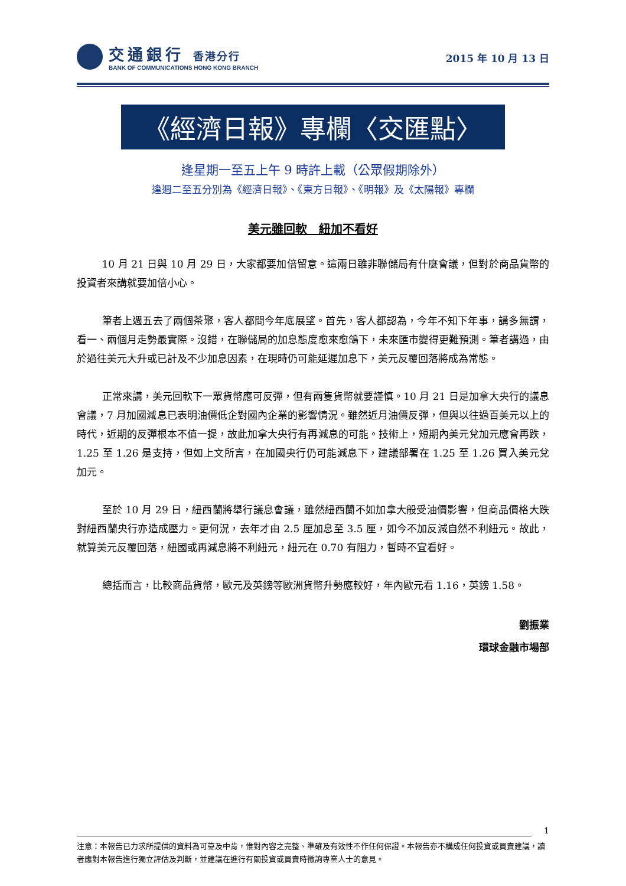交通銀行 香港分行
BANK OF COMMUNICATIONS HONG KONG BRANCH
2015 年 10 月 13 日
《經濟日報》專欄〈交匯點〉
逢星期一至五上午 9 時許上載（公眾假期除外）
逢週二至五分別為《經濟日報》、《東方日報》、《明報》及《太陽報》專欄
美元雖回軟　紐加不看好
10 月 21 日與 10 月 29 日，大家都要加倍留意。這兩日雖非聯儲局有什麼會議，但對於商品貨幣的投資者來講就要加倍小心。
筆者上週五去了兩個茶聚，客人都問今年底展望。首先，客人都認為，今年不知下年事，講多無謂，看一、兩個月走勢最實際。沒錯，在聯儲局的加息態度愈來愈鴿下，未來匯市變得更難預測。筆者講過，由於過往美元大升或已計及不少加息因素，在現時仍可能延遲加息下，美元反覆回落將成為常態。
正常來講，美元回軟下一眾貨幣應可反彈，但有兩隻貨幣就要謹慎。10 月 21 日是加拿大央行的議息會議，7 月加國減息已表明油價低企對國內企業的影響情況。雖然近月油價反彈，但與以往過百美元以上的時代，近期的反彈根本不值一提，故此加拿大央行有再減息的可能。技術上，短期內美元兌加元應會再跌，1.25 至 1.26 是支持，但如上文所言，在加國央行仍可能減息下，建議部署在 1.25 至 1.26 買入美元兌加元。
至於 10 月 29 日，紐西蘭將舉行議息會議，雖然紐西蘭不如加拿大般受油價影響，但商品價格大跌對紐西蘭央行亦造成壓力。更何況，去年才由 2.5 厘加息至 3.5 厘，如今不加反減自然不利紐元。故此，就算美元反覆回落，紐國或再減息將不利紐元，紐元在 0.70 有阻力，暫時不宜看好。
總括而言，比較商品貨幣，歐元及英鎊等歐洲貨幣升勢應較好，年內歐元看 1.16，英鎊 1.58。
劉振業
環球金融市場部
1
注意：本報告已力求所提供的資料為可靠及中肯，惟對內容之完整、準確及有效性不作任何保證。本報告亦不構成任何投資或買賣建議，讀者應對本報告進行獨立評估及判斷，並建議在進行有關投資或買賣時徵詢專業人士的意見。